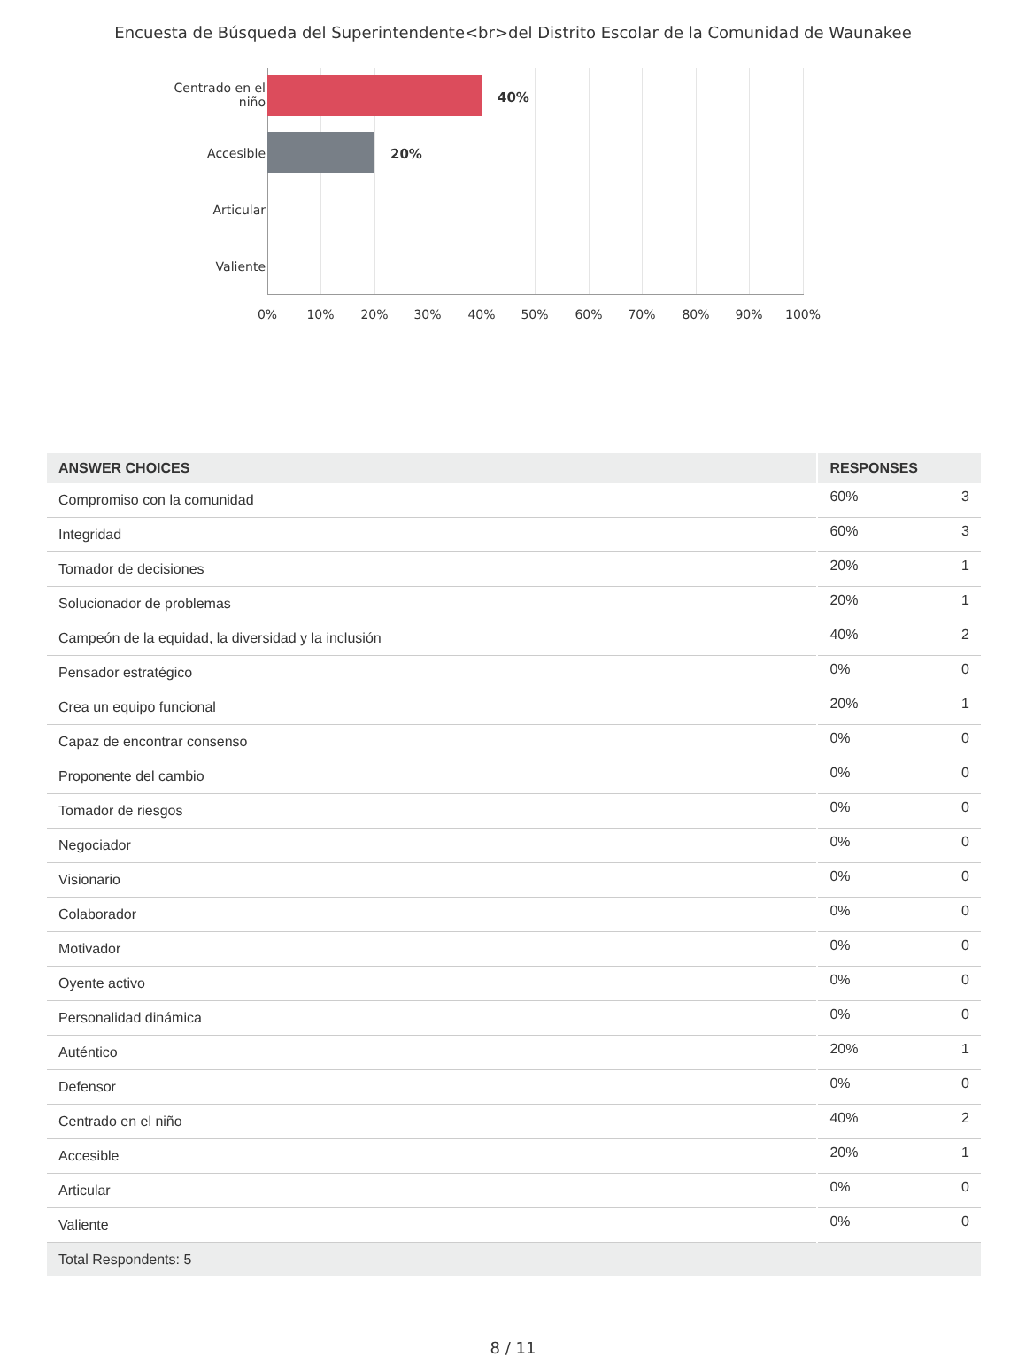Encuesta de Búsqueda del Superintendente<br>del Distrito Escolar de la Comunidad de Waunakee
Centrado en el
niño
40%
Accesible 20%
Articular
Valiente
0% 10% 20% 30% 40% 50% 60% 70% 80% 90% 100%
| ANSWER CHOICES | RESPONSES | |
| --- | --- | --- |
| Compromiso con la comunidad | 60% | 3 |
| Integridad | 60% | 3 |
| Tomador de decisiones | 20% | 1 |
| Solucionador de problemas | 20% | 1 |
| Campeón de la equidad, la diversidad y la inclusión | 40% | 2 |
| Pensador estratégico | 0% | 0 |
| Crea un equipo funcional | 20% | 1 |
| Capaz de encontrar consenso | 0% | 0 |
| Proponente del cambio | 0% | 0 |
| Tomador de riesgos | 0% | 0 |
| Negociador | 0% | 0 |
| Visionario | 0% | 0 |
| Colaborador | 0% | 0 |
| Motivador | 0% | 0 |
| Oyente activo | 0% | 0 |
| Personalidad dinámica | 0% | 0 |
| Auténtico | 20% | 1 |
| Defensor | 0% | 0 |
| Centrado en el niño | 40% | 2 |
| Accesible | 20% | 1 |
| Articular | 0% | 0 |
| Valiente | 0% | 0 |
| Total Respondents: 5 | | |
8 / 11